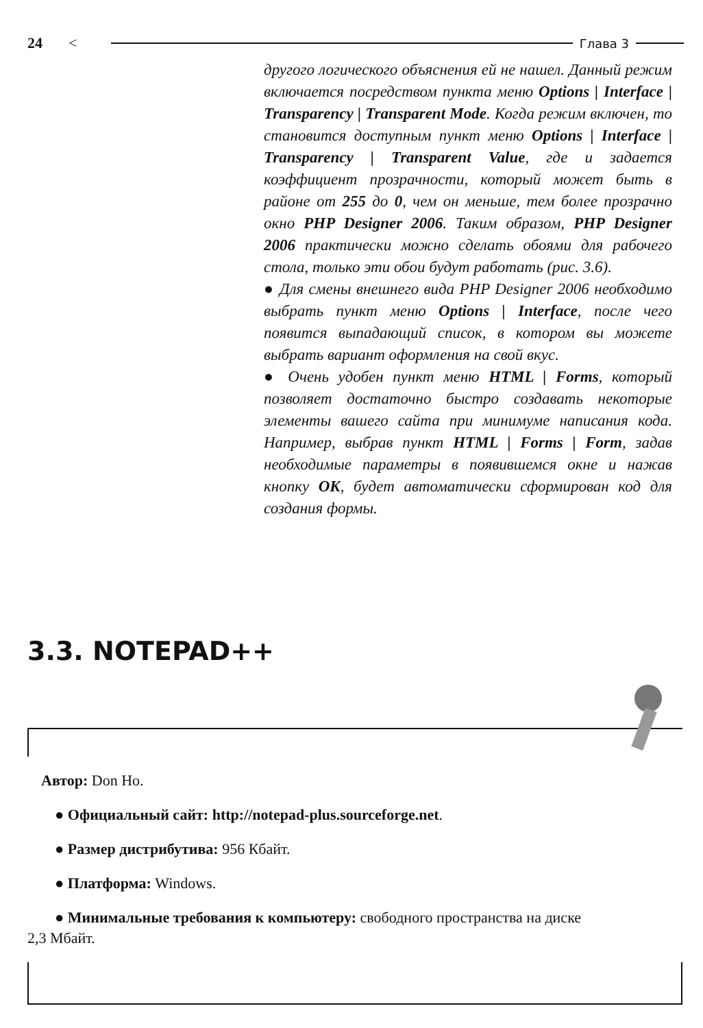24 < Глава 3
другого логического объяснения ей не нашел. Данный режим включается посредством пункта меню Options | Interface | Transparency | Transparent Mode. Когда режим включен, то становится доступным пункт меню Options | Interface | Transparency | Transparent Value, где и задается коэффициент прозрачности, который может быть в районе от 255 до 0, чем он меньше, тем более прозрачно окно PHP Designer 2006. Таким образом, PHP Designer 2006 практически можно сделать обоями для рабочего стола, только эти обои будут работать (рис. 3.6).
● Для смены внешнего вида PHP Designer 2006 необходимо выбрать пункт меню Options | Interface, после чего появится выпадающий список, в котором вы можете выбрать вариант оформления на свой вкус.
● Очень удобен пункт меню HTML | Forms, который позволяет достаточно быстро создавать некоторые элементы вашего сайта при минимуме написания кода. Например, выбрав пункт HTML | Forms | Form, задав необходимые параметры в появившемся окне и нажав кнопку OK, будет автоматически сформирован код для создания формы.
3.3. NOTEPAD++
Автор: Don Ho.
● Официальный сайт: http://notepad-plus.sourceforge.net.
● Размер дистрибутива: 956 Кбайт.
● Платформа: Windows.
● Минимальные требования к компьютеру: свободного пространства на диске
2,3 Мбайт.